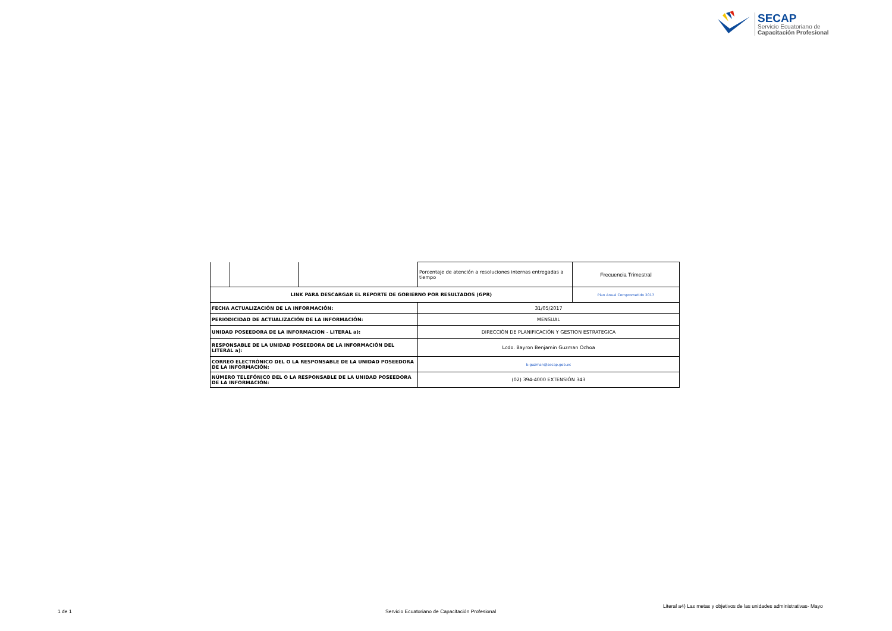SECAP
Servicio Ecuatoriano de
Capacitación Profesional
| | | | Porcentaje de atención a resoluciones internas entregadas a tiempo | Frecuencia Trimestral |
| LINK PARA DESCARGAR EL REPORTE DE GOBIERNO POR RESULTADOS (GPR) | | | | Plan Anual Comprometido 2017 |
| FECHA ACTUALIZACIÓN DE LA INFORMACIÓN: | | | 31/05/2017 | |
| PERIODICIDAD DE ACTUALIZACIÓN DE LA INFORMACIÓN: | | | MENSUAL | |
| UNIDAD POSEEDORA DE LA INFORMACION - LITERAL a): | | | DIRECCIÓN DE PLANIFICACIÓN Y GESTION ESTRATEGICA | |
| RESPONSABLE DE LA UNIDAD POSEEDORA DE LA INFORMACIÓN DEL LITERAL a): | | | Lcdo. Bayron Benjamin Guzman Ochoa | |
| CORREO ELECTRÓNICO DEL O LA RESPONSABLE DE LA UNIDAD POSEEDORA DE LA INFORMACIÓN: | | | b.guzman@secap.gob.ec | |
| NÚMERO TELEFÓNICO DEL O LA RESPONSABLE DE LA UNIDAD POSEEDORA DE LA INFORMACIÓN: | | | (02) 394-4000 EXTENSIÓN 343 | |
Literal a4) Las metas y objetivos de las unidades administrativas- Mayo
1 de 1
Servicio Ecuatoriano de Capacitación Profesional